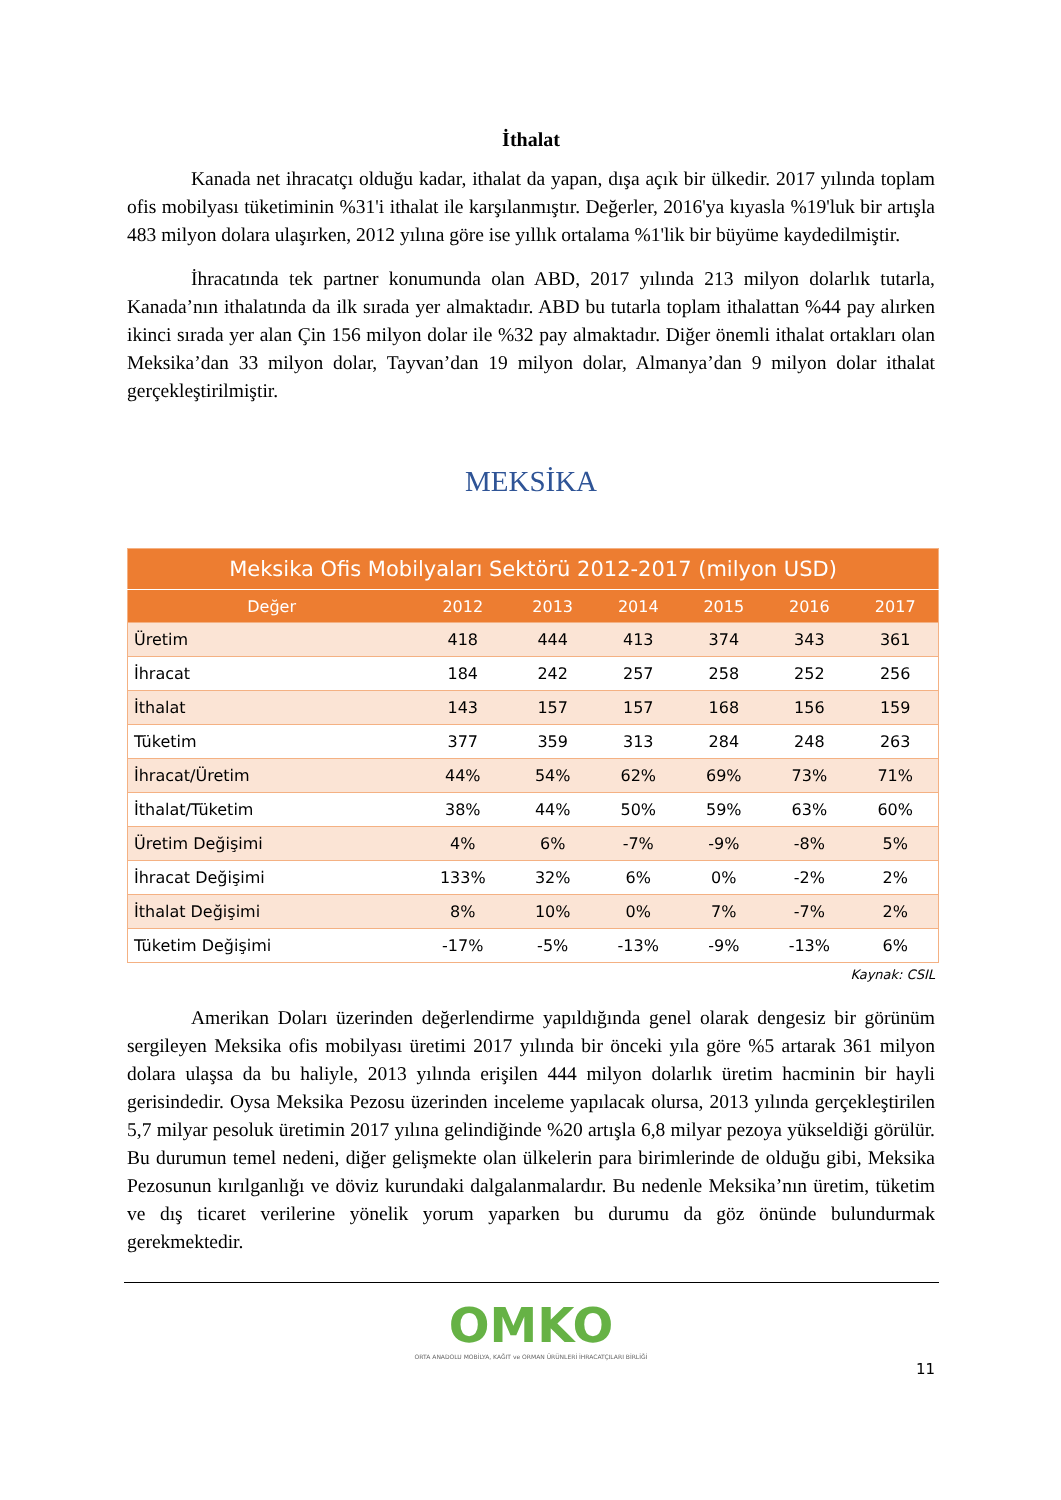İthalat
Kanada net ihracatçı olduğu kadar, ithalat da yapan, dışa açık bir ülkedir. 2017 yılında toplam ofis mobilyası tüketiminin %31'i ithalat ile karşılanmıştır. Değerler, 2016'ya kıyasla %19'luk bir artışla 483 milyon dolara ulaşırken, 2012 yılına göre ise yıllık ortalama %1'lik bir büyüme kaydedilmiştir.
İhracatında tek partner konumunda olan ABD, 2017 yılında 213 milyon dolarlık tutarla, Kanada’nın ithalatında da ilk sırada yer almaktadır. ABD bu tutarla toplam ithalattan %44 pay alırken ikinci sırada yer alan Çin 156 milyon dolar ile %32 pay almaktadır. Diğer önemli ithalat ortakları olan Meksika’dan 33 milyon dolar, Tayvan’dan 19 milyon dolar, Almanya’dan 9 milyon dolar ithalat gerçekleştirilmiştir.
MEKSİKA
| Meksika Ofis Mobilyaları Sektörü 2012-2017 (milyon USD) | | | | | | |
| --- | --- | --- | --- | --- | --- | --- |
| Değer | 2012 | 2013 | 2014 | 2015 | 2016 | 2017 |
| Üretim | 418 | 444 | 413 | 374 | 343 | 361 |
| İhracat | 184 | 242 | 257 | 258 | 252 | 256 |
| İthalat | 143 | 157 | 157 | 168 | 156 | 159 |
| Tüketim | 377 | 359 | 313 | 284 | 248 | 263 |
| İhracat/Üretim | 44% | 54% | 62% | 69% | 73% | 71% |
| İthalat/Tüketim | 38% | 44% | 50% | 59% | 63% | 60% |
| Üretim Değişimi | 4% | 6% | -7% | -9% | -8% | 5% |
| İhracat Değişimi | 133% | 32% | 6% | 0% | -2% | 2% |
| İthalat Değişimi | 8% | 10% | 0% | 7% | -7% | 2% |
| Tüketim Değişimi | -17% | -5% | -13% | -9% | -13% | 6% |
Kaynak: CSIL
Amerikan Doları üzerinden değerlendirme yapıldığında genel olarak dengesiz bir görünüm sergileyen Meksika ofis mobilyası üretimi 2017 yılında bir önceki yıla göre %5 artarak 361 milyon dolara ulaşsa da bu haliyle, 2013 yılında erişilen 444 milyon dolarlık üretim hacminin bir hayli gerisindedir. Oysa Meksika Pezosu üzerinden inceleme yapılacak olursa, 2013 yılında gerçekleştirilen 5,7 milyar pesoluk üretimin 2017 yılına gelindiğinde %20 artışla 6,8 milyar pezoya yükseldiği görülür. Bu durumun temel nedeni, diğer gelişmekte olan ülkelerin para birimlerinde de olduğu gibi, Meksika Pezosunun kırılganlığı ve döviz kurundaki dalgalanmalardır. Bu nedenle Meksika’nın üretim, tüketim ve dış ticaret verilerine yönelik yorum yaparken bu durumu da göz önünde bulundurmak gerekmektedir.
OMKO
ORTA ANADOLU MOBİLYA, KAĞIT ve ORMAN ÜRÜNLERİ İHRACATÇILARI BİRLİĞİ
11